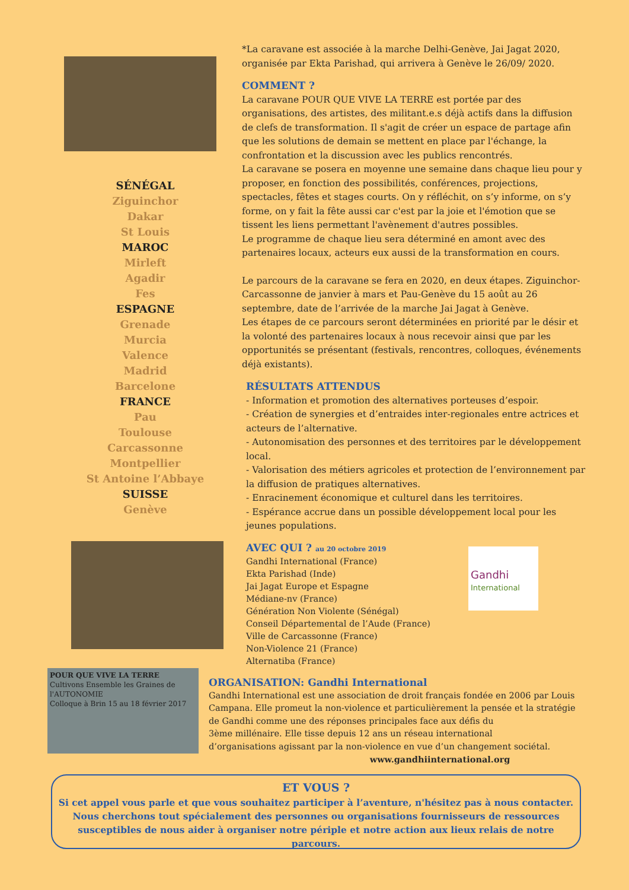SÉNÉGAL
Ziguinchor
Dakar
St Louis
MAROC
Mirleft
Agadir
Fes
ESPAGNE
Grenade
Murcia
Valence
Madrid
Barcelone
FRANCE
Pau
Toulouse
Carcassonne
Montpellier
St Antoine l’Abbaye
SUISSE
Genève
POUR QUE VIVE LA TERRE
Cultivons Ensemble les Graines de l'AUTONOMIE
Colloque à Brin 15 au 18 février 2017
*La caravane est associée à la marche Delhi-Genève, Jai Jagat 2020, organisée par Ekta Parishad, qui arrivera à Genève le 26/09/ 2020.
COMMENT ?
La caravane POUR QUE VIVE LA TERRE est portée par des organisations, des artistes, des militant.e.s déjà actifs dans la diffusion de clefs de transformation. Il s'agit de créer un espace de partage afin que les solutions de demain se mettent en place par l'échange, la confrontation et la discussion avec les publics rencontrés.
La caravane se posera en moyenne une semaine dans chaque lieu pour y proposer, en fonction des possibilités, conférences, projections, spectacles, fêtes et stages courts. On y réfléchit, on s’y informe, on s’y forme, on y fait la fête aussi car c'est par la joie et l'émotion que se tissent les liens permettant l'avènement d'autres possibles.
Le programme de chaque lieu sera déterminé en amont avec des partenaires locaux, acteurs eux aussi de la transformation en cours.
Le parcours de la caravane se fera en 2020, en deux étapes. Ziguinchor-Carcassonne de janvier à mars et Pau-Genève du 15 août au 26 septembre, date de l’arrivée de la marche Jai Jagat à Genève.
Les étapes de ce parcours seront déterminées en priorité par le désir et la volonté des partenaires locaux à nous recevoir ainsi que par les opportunités se présentant (festivals, rencontres, colloques, événements déjà existants).
RÉSULTATS ATTENDUS
- Information et promotion des alternatives porteuses d’espoir.
- Création de synergies et d’entraides inter-regionales entre actrices et acteurs de l’alternative.
- Autonomisation des personnes et des territoires par le développement local.
- Valorisation des métiers agricoles et protection de l’environnement par la diffusion de pratiques alternatives.
- Enracinement économique et culturel dans les territoires.
- Espérance accrue dans un possible développement local pour les jeunes populations.
AVEC QUI ? au 20 octobre 2019
Gandhi International (France)
Ekta Parishad (Inde)
Jai Jagat Europe et Espagne
Médiane-nv (France)
Génération Non Violente (Sénégal)
Conseil Départemental de l’Aude (France)
Ville de Carcassonne (France)
Non-Violence 21 (France)
Alternatiba (France)
Gandhi
International
ORGANISATION: Gandhi International
Gandhi International est une association de droit français fondée en 2006 par Louis Campana. Elle promeut la non-violence et particulièrement la pensée et la stratégie de Gandhi comme une des réponses principales face aux défis du
3ème millénaire. Elle tisse depuis 12 ans un réseau international
d’organisations agissant par la non-violence en vue d’un changement sociétal.
www.gandhiinternational.org
ET VOUS ?
Si cet appel vous parle et que vous souhaitez participer à l’aventure, n'hésitez pas à nous contacter.
Nous cherchons tout spécialement des personnes ou organisations fournisseurs de ressources
susceptibles de nous aider à organiser notre périple et notre action aux lieux relais de notre parcours.